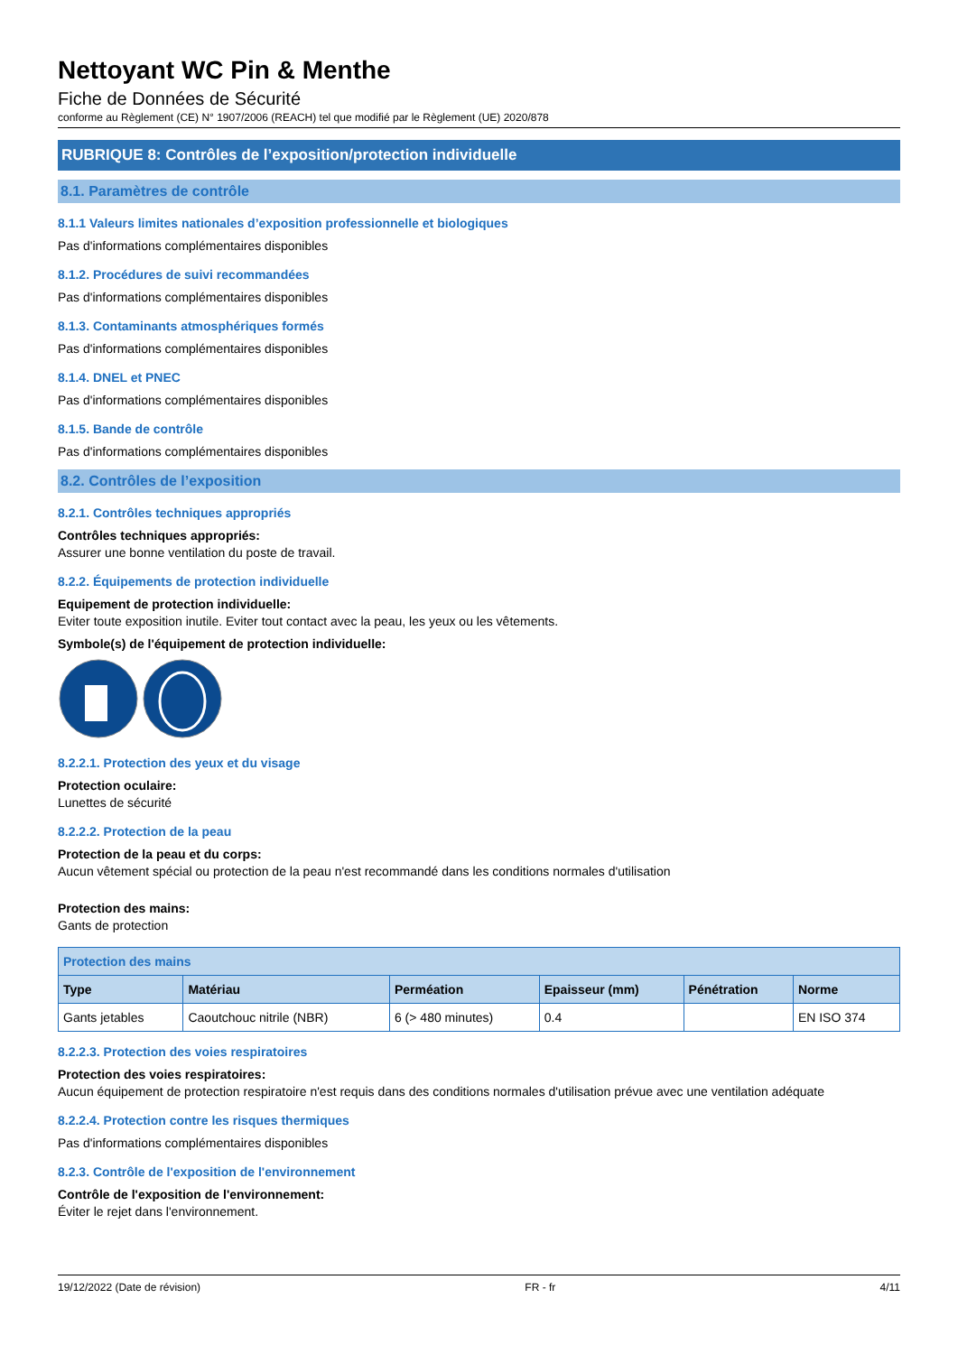Nettoyant WC Pin & Menthe
Fiche de Données de Sécurité
conforme au Règlement (CE) N° 1907/2006 (REACH) tel que modifié par le Règlement (UE) 2020/878
RUBRIQUE 8: Contrôles de l’exposition/protection individuelle
8.1. Paramètres de contrôle
8.1.1 Valeurs limites nationales d’exposition professionnelle et biologiques
Pas d'informations complémentaires disponibles
8.1.2. Procédures de suivi recommandées
Pas d'informations complémentaires disponibles
8.1.3. Contaminants atmosphériques formés
Pas d'informations complémentaires disponibles
8.1.4. DNEL et PNEC
Pas d'informations complémentaires disponibles
8.1.5. Bande de contrôle
Pas d'informations complémentaires disponibles
8.2. Contrôles de l’exposition
8.2.1. Contrôles techniques appropriés
Contrôles techniques appropriés:
Assurer une bonne ventilation du poste de travail.
8.2.2. Équipements de protection individuelle
Equipement de protection individuelle:
Eviter toute exposition inutile. Eviter tout contact avec la peau, les yeux ou les vêtements.
Symbole(s) de l'équipement de protection individuelle:
8.2.2.1. Protection des yeux et du visage
Protection oculaire:
Lunettes de sécurité
8.2.2.2. Protection de la peau
Protection de la peau et du corps:
Aucun vêtement spécial ou protection de la peau n'est recommandé dans les conditions normales d'utilisation
Protection des mains:
Gants de protection
| Protection des mains | | | | | |
| --- | --- | --- | --- | --- | --- |
| Type | Matériau | Perméation | Epaisseur (mm) | Pénétration | Norme |
| Gants jetables | Caoutchouc nitrile (NBR) | 6 (> 480 minutes) | 0.4 | | EN ISO 374 |
8.2.2.3. Protection des voies respiratoires
Protection des voies respiratoires:
Aucun équipement de protection respiratoire n'est requis dans des conditions normales d'utilisation prévue avec une ventilation adéquate
8.2.2.4. Protection contre les risques thermiques
Pas d'informations complémentaires disponibles
8.2.3. Contrôle de l'exposition de l'environnement
Contrôle de l'exposition de l'environnement:
Éviter le rejet dans l'environnement.
19/12/2022 (Date de révision) FR - fr 4/11